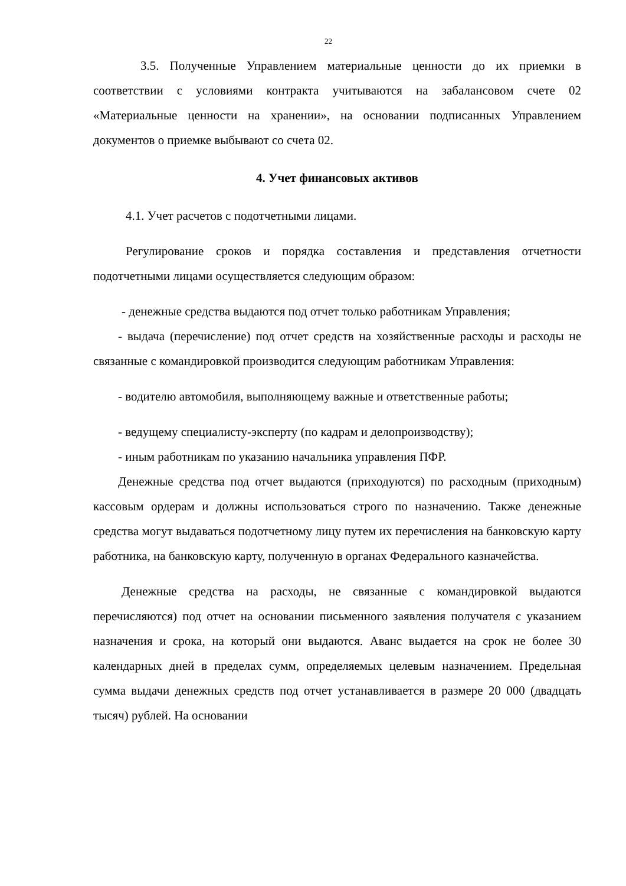22
3.5. Полученные Управлением материальные ценности до их приемки в соответствии с условиями контракта учитываются на забалансовом счете 02 «Материальные ценности на хранении», на основании подписанных Управлением документов о приемке выбывают со счета 02.
4. Учет финансовых активов
4.1. Учет расчетов с подотчетными лицами.
Регулирование сроков и порядка составления и представления отчетности подотчетными лицами осуществляется следующим образом:
- денежные средства выдаются под отчет только работникам Управления;
- выдача (перечисление) под отчет средств на хозяйственные расходы и расходы не связанные с командировкой производится следующим работникам Управления:
- водителю автомобиля, выполняющему важные и ответственные работы;
- ведущему специалисту-эксперту (по кадрам и делопроизводству);
- иным работникам по указанию начальника управления ПФР.
Денежные средства под отчет выдаются (приходуются) по расходным (приходным) кассовым ордерам и должны использоваться строго по назначению. Также денежные средства могут выдаваться подотчетному лицу путем их перечисления на банковскую карту работника, на банковскую карту, полученную в органах Федерального казначейства.
Денежные средства на расходы, не связанные с командировкой выдаются перечисляются) под отчет на основании письменного заявления получателя с указанием назначения и срока, на который они выдаются. Аванс выдается на срок не более 30 календарных дней в пределах сумм, определяемых целевым назначением. Предельная сумма выдачи денежных средств под отчет устанавливается в размере 20 000 (двадцать тысяч) рублей. На основании